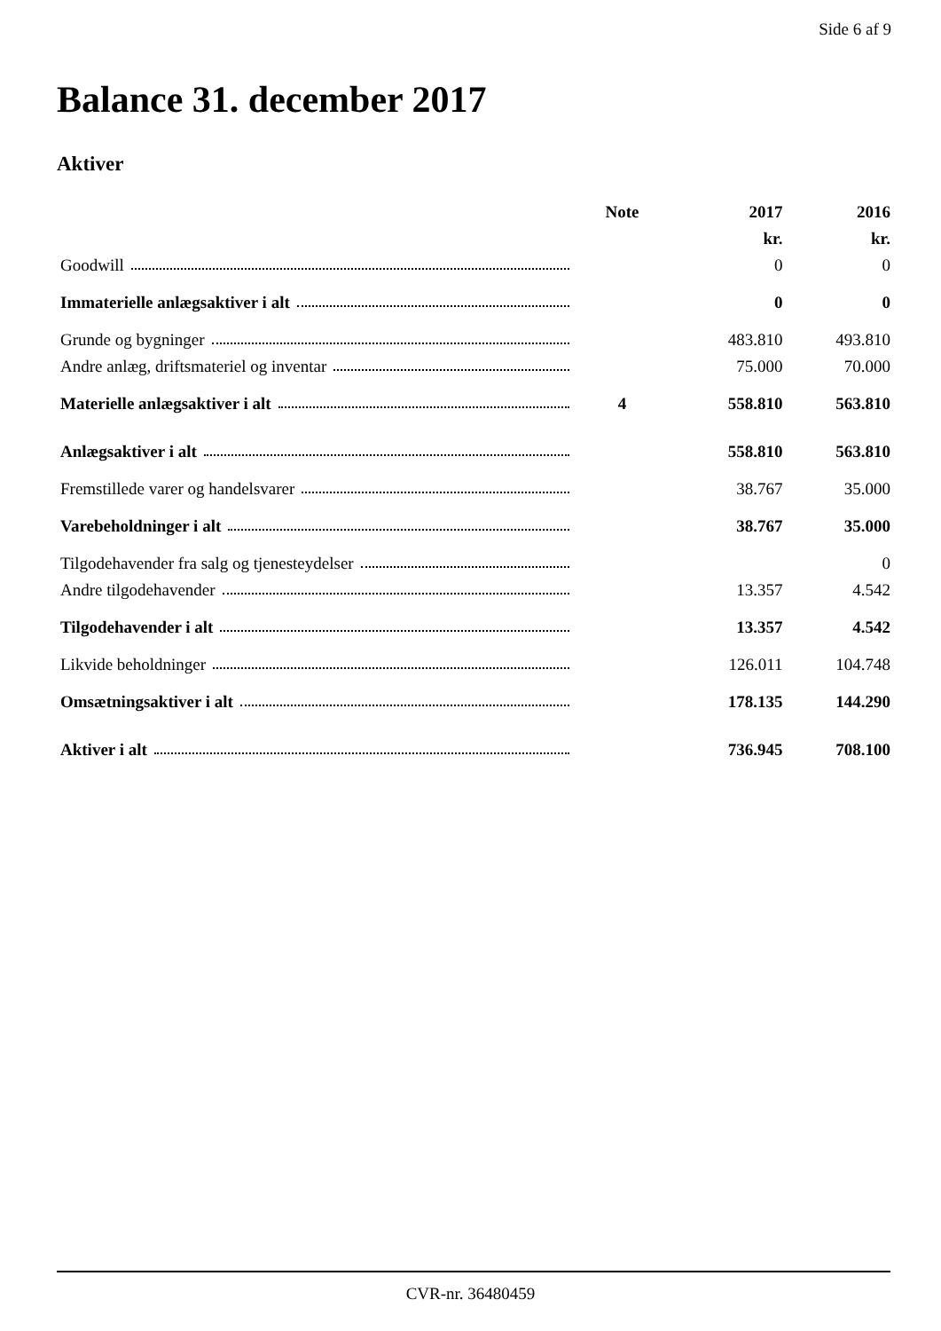Side 6 af 9
Balance 31. december 2017
Aktiver
| | Note | 2017 | 2016 |
| --- | --- | --- | --- |
| | | kr. | kr. |
| Goodwill | | 0 | 0 |
| Immaterielle anlægsaktiver i alt | | 0 | 0 |
| Grunde og bygninger | | 483.810 | 493.810 |
| Andre anlæg, driftsmateriel og inventar | | 75.000 | 70.000 |
| Materielle anlægsaktiver i alt | 4 | 558.810 | 563.810 |
| Anlægsaktiver i alt | | 558.810 | 563.810 |
| Fremstillede varer og handelsvarer | | 38.767 | 35.000 |
| Varebeholdninger i alt | | 38.767 | 35.000 |
| Tilgodehavender fra salg og tjenesteydelser | | | 0 |
| Andre tilgodehavender | | 13.357 | 4.542 |
| Tilgodehavender i alt | | 13.357 | 4.542 |
| Likvide beholdninger | | 126.011 | 104.748 |
| Omsætningsaktiver i alt | | 178.135 | 144.290 |
| Aktiver i alt | | 736.945 | 708.100 |
CVR-nr. 36480459